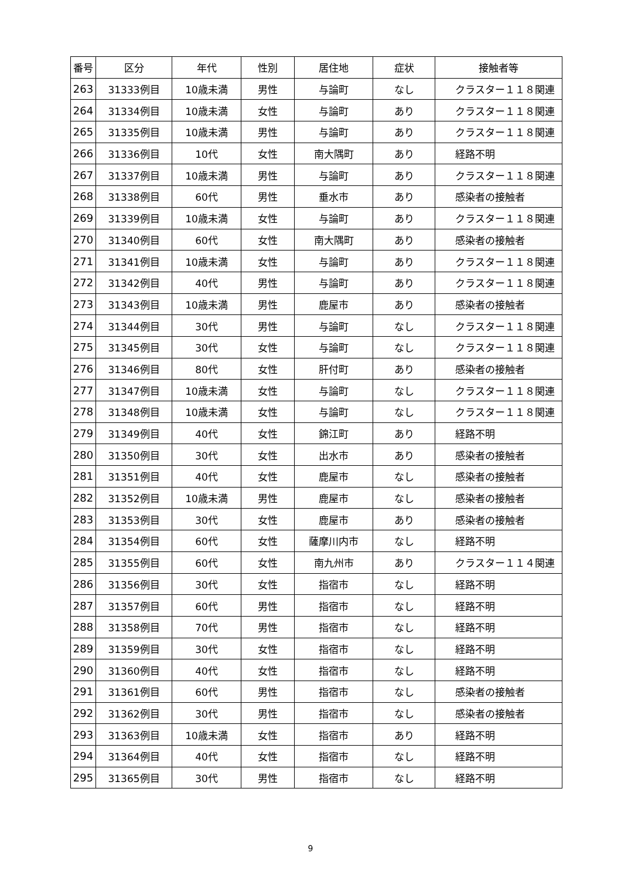| 番号 | 区分 | 年代 | 性別 | 居住地 | 症状 | 接触者等 |
| --- | --- | --- | --- | --- | --- | --- |
| 263 | 31333例目 | 10歳未満 | 男性 | 与論町 | なし | クラスター１１８関連 |
| 264 | 31334例目 | 10歳未満 | 女性 | 与論町 | あり | クラスター１１８関連 |
| 265 | 31335例目 | 10歳未満 | 男性 | 与論町 | あり | クラスター１１８関連 |
| 266 | 31336例目 | 10代 | 女性 | 南大隅町 | あり | 経路不明 |
| 267 | 31337例目 | 10歳未満 | 男性 | 与論町 | あり | クラスター１１８関連 |
| 268 | 31338例目 | 60代 | 男性 | 垂水市 | あり | 感染者の接触者 |
| 269 | 31339例目 | 10歳未満 | 女性 | 与論町 | あり | クラスター１１８関連 |
| 270 | 31340例目 | 60代 | 女性 | 南大隅町 | あり | 感染者の接触者 |
| 271 | 31341例目 | 10歳未満 | 女性 | 与論町 | あり | クラスター１１８関連 |
| 272 | 31342例目 | 40代 | 男性 | 与論町 | あり | クラスター１１８関連 |
| 273 | 31343例目 | 10歳未満 | 男性 | 鹿屋市 | あり | 感染者の接触者 |
| 274 | 31344例目 | 30代 | 男性 | 与論町 | なし | クラスター１１８関連 |
| 275 | 31345例目 | 30代 | 女性 | 与論町 | なし | クラスター１１８関連 |
| 276 | 31346例目 | 80代 | 女性 | 肝付町 | あり | 感染者の接触者 |
| 277 | 31347例目 | 10歳未満 | 女性 | 与論町 | なし | クラスター１１８関連 |
| 278 | 31348例目 | 10歳未満 | 女性 | 与論町 | なし | クラスター１１８関連 |
| 279 | 31349例目 | 40代 | 女性 | 錦江町 | あり | 経路不明 |
| 280 | 31350例目 | 30代 | 女性 | 出水市 | あり | 感染者の接触者 |
| 281 | 31351例目 | 40代 | 女性 | 鹿屋市 | なし | 感染者の接触者 |
| 282 | 31352例目 | 10歳未満 | 男性 | 鹿屋市 | なし | 感染者の接触者 |
| 283 | 31353例目 | 30代 | 女性 | 鹿屋市 | あり | 感染者の接触者 |
| 284 | 31354例目 | 60代 | 女性 | 薩摩川内市 | なし | 経路不明 |
| 285 | 31355例目 | 60代 | 女性 | 南九州市 | あり | クラスター１１４関連 |
| 286 | 31356例目 | 30代 | 女性 | 指宿市 | なし | 経路不明 |
| 287 | 31357例目 | 60代 | 男性 | 指宿市 | なし | 経路不明 |
| 288 | 31358例目 | 70代 | 男性 | 指宿市 | なし | 経路不明 |
| 289 | 31359例目 | 30代 | 女性 | 指宿市 | なし | 経路不明 |
| 290 | 31360例目 | 40代 | 女性 | 指宿市 | なし | 経路不明 |
| 291 | 31361例目 | 60代 | 男性 | 指宿市 | なし | 感染者の接触者 |
| 292 | 31362例目 | 30代 | 男性 | 指宿市 | なし | 感染者の接触者 |
| 293 | 31363例目 | 10歳未満 | 女性 | 指宿市 | あり | 経路不明 |
| 294 | 31364例目 | 40代 | 女性 | 指宿市 | なし | 経路不明 |
| 295 | 31365例目 | 30代 | 男性 | 指宿市 | なし | 経路不明 |
9